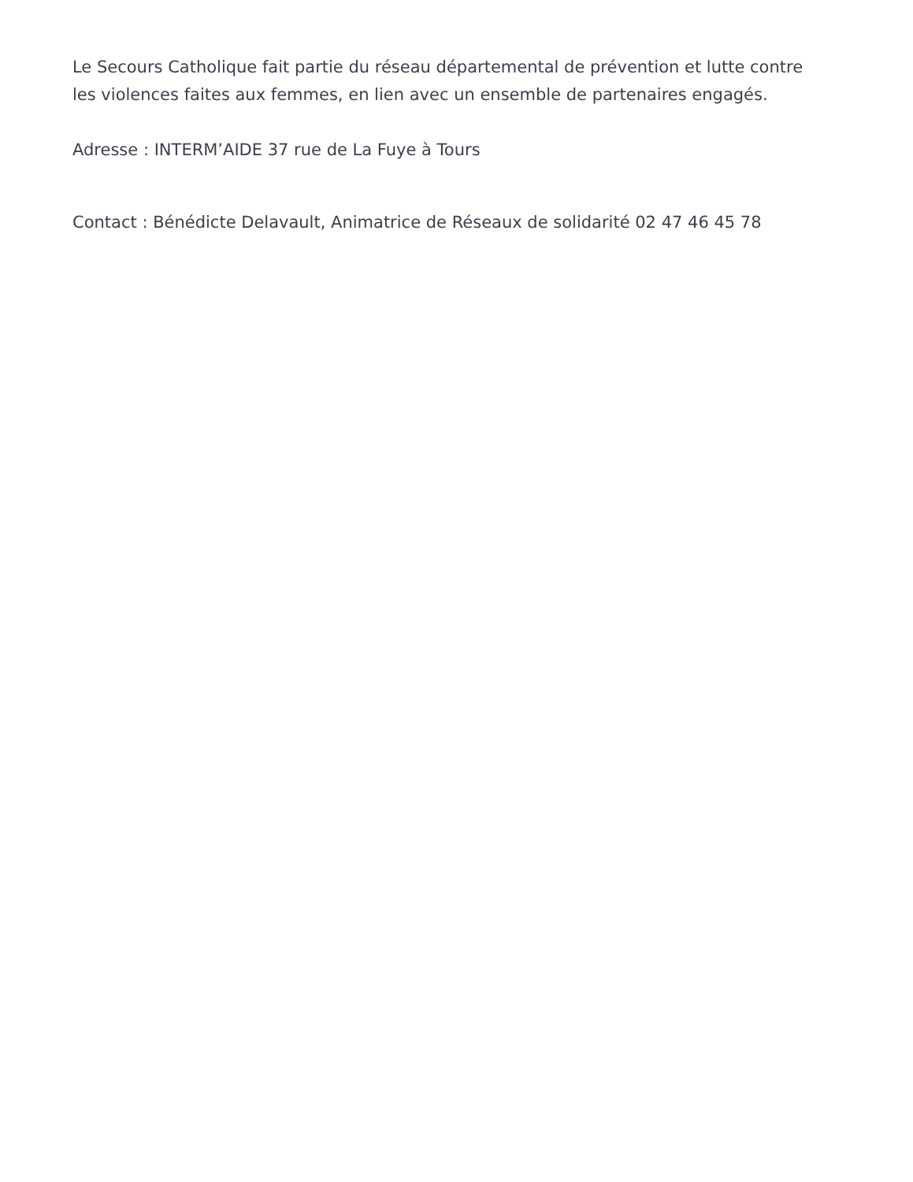Le Secours Catholique fait partie du réseau départemental de prévention et lutte contre les violences faites aux femmes, en lien avec un ensemble de partenaires engagés.
Adresse : INTERM’AIDE 37 rue de La Fuye à Tours
Contact : Bénédicte Delavault, Animatrice de Réseaux de solidarité 02 47 46 45 78